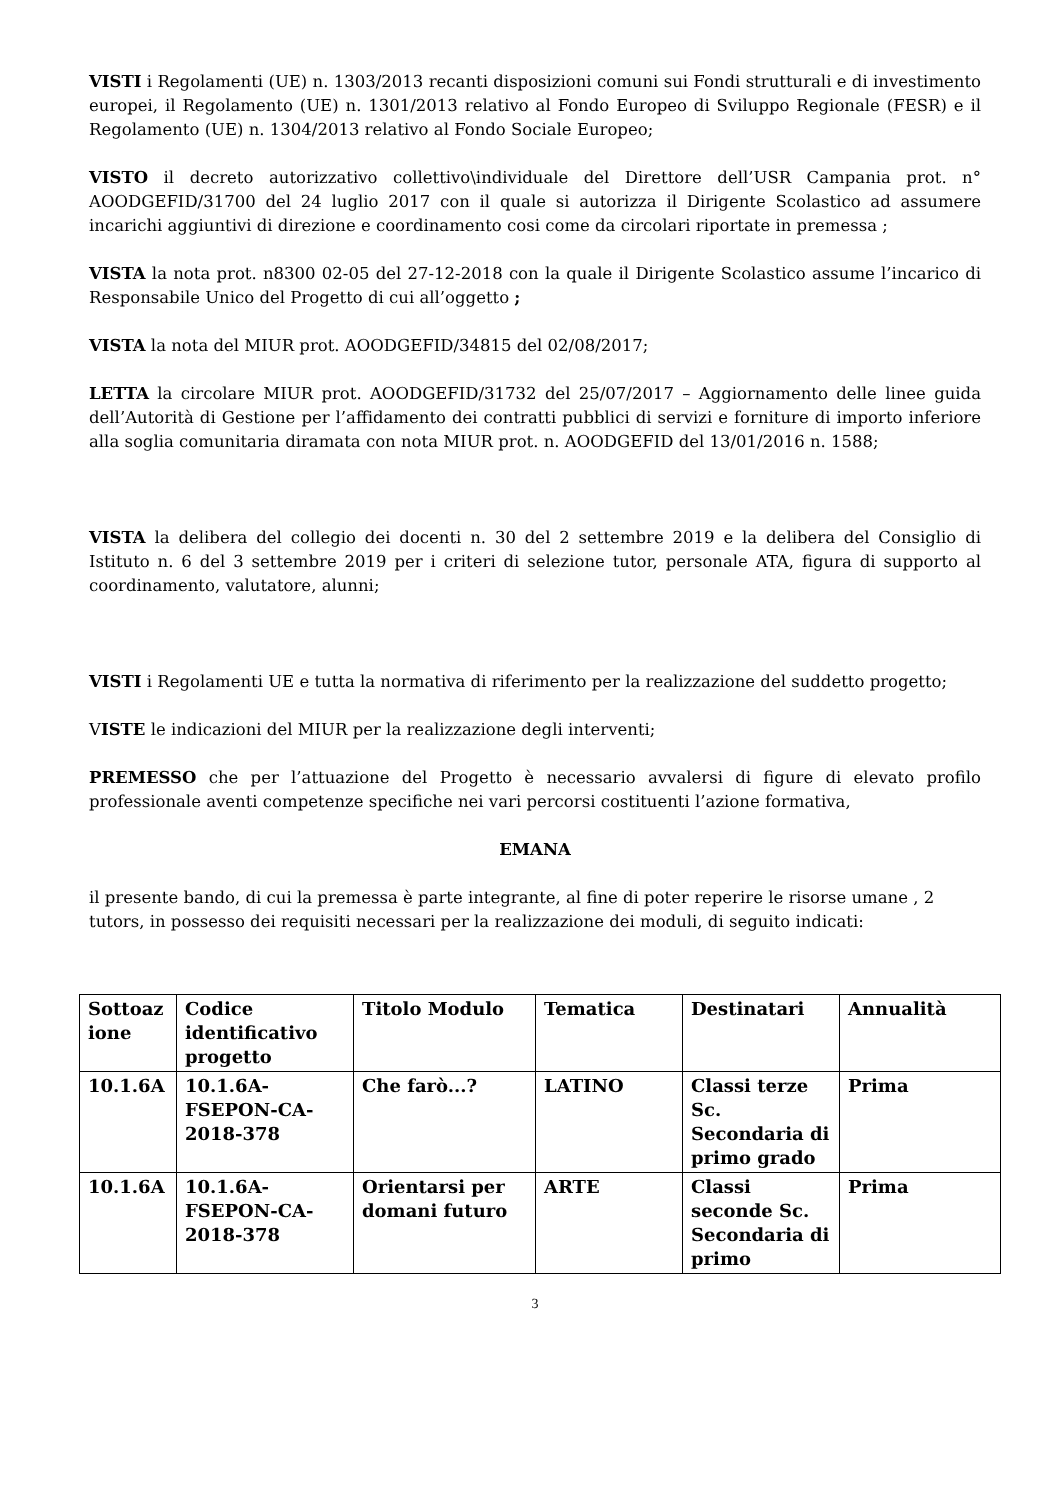VISTI i Regolamenti (UE) n. 1303/2013 recanti disposizioni comuni sui Fondi strutturali e di investimento europei, il Regolamento (UE) n. 1301/2013 relativo al Fondo Europeo di Sviluppo Regionale (FESR) e il Regolamento (UE) n. 1304/2013 relativo al Fondo Sociale Europeo;
VISTO il decreto autorizzativo collettivo\individuale del Direttore dell’USR Campania prot. n° AOODGEFID/31700 del 24 luglio 2017 con il quale si autorizza il Dirigente Scolastico ad assumere incarichi aggiuntivi di direzione e coordinamento cosi come da circolari riportate in premessa ;
VISTA la nota prot. n8300 02-05 del 27-12-2018 con la quale il Dirigente Scolastico assume l’incarico di Responsabile Unico del Progetto di cui all’oggetto ;
VISTA la nota del MIUR prot. AOODGEFID/34815 del 02/08/2017;
LETTA la circolare MIUR prot. AOODGEFID/31732 del 25/07/2017 – Aggiornamento delle linee guida dell’Autorità di Gestione per l’affidamento dei contratti pubblici di servizi e forniture di importo inferiore alla soglia comunitaria diramata con nota MIUR prot. n. AOODGEFID del 13/01/2016 n. 1588;
VISTA la delibera del collegio dei docenti n. 30 del 2 settembre 2019 e la delibera del Consiglio di Istituto n. 6 del 3 settembre 2019 per i criteri di selezione tutor, personale ATA, figura di supporto al coordinamento, valutatore, alunni;
VISTI i Regolamenti UE e tutta la normativa di riferimento per la realizzazione del suddetto progetto;
VISTE le indicazioni del MIUR per la realizzazione degli interventi;
PREMESSO che per l’attuazione del Progetto è necessario avvalersi di figure di elevato profilo professionale aventi competenze specifiche nei vari percorsi costituenti l’azione formativa,
EMANA
il presente bando, di cui la premessa è parte integrante, al fine di poter reperire le risorse umane , 2 tutors, in possesso dei requisiti necessari per la realizzazione dei moduli, di seguito indicati:
| Sottoaz ione | Codice identificativo progetto | Titolo Modulo | Tematica | Destinatari | Annualità |
| --- | --- | --- | --- | --- | --- |
| 10.1.6A | 10.1.6A-FSEPON-CA-2018-378 | Che farò...? | LATINO | Classi terze Sc. Secondaria di primo grado | Prima |
| 10.1.6A | 10.1.6A-FSEPON-CA-2018-378 | Orientarsi per domani futuro | ARTE | Classi seconde Sc. Secondaria di primo | Prima |
3